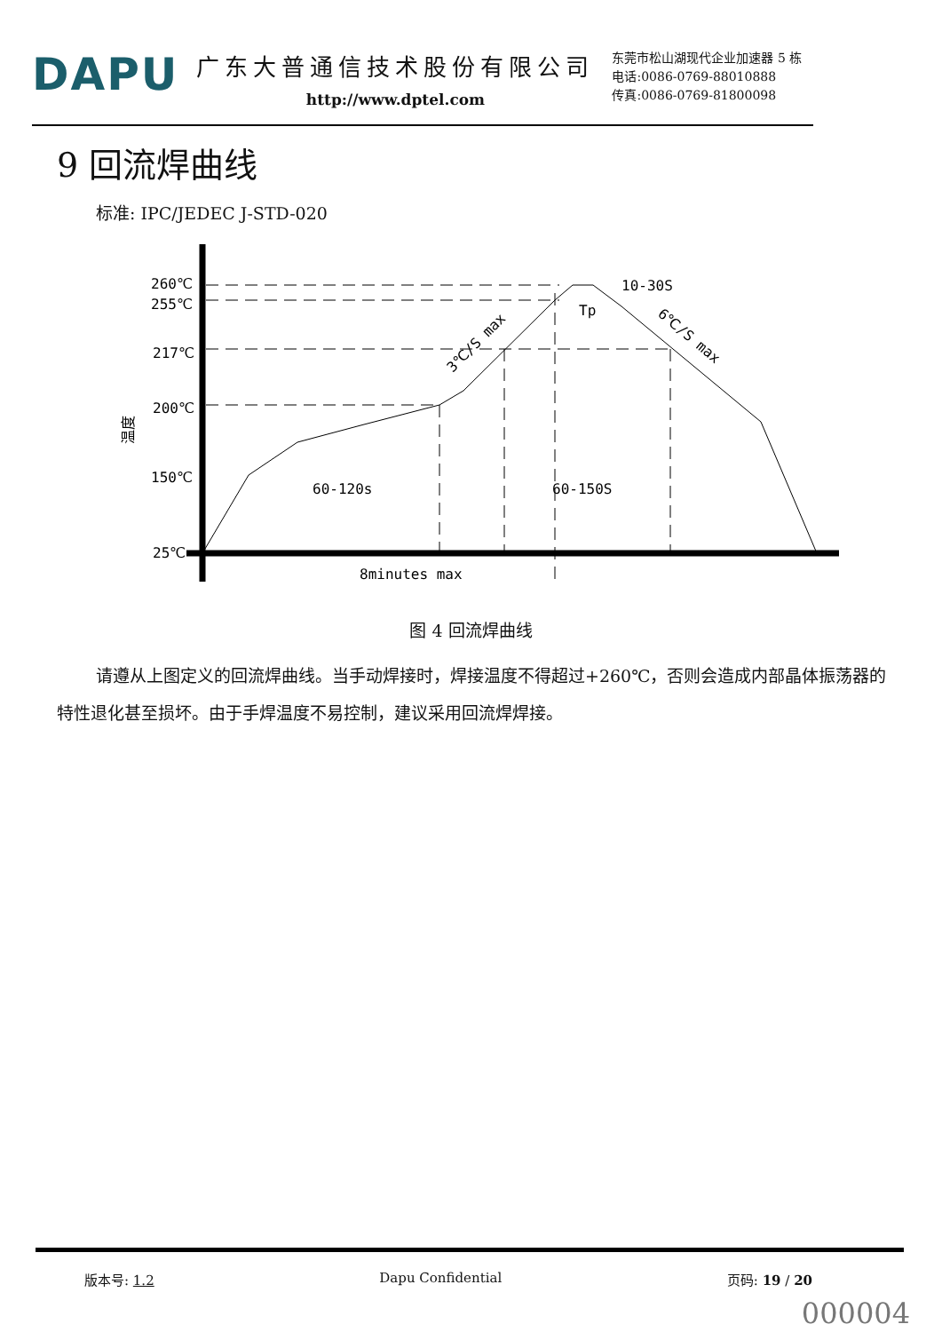DAPU
广东大普通信技术股份有限公司
http://www.dptel.com
东莞市松山湖现代企业加速器 5 栋
电话:0086-0769-88010888
传真:0086-0769-81800098
9 回流焊曲线
标准: IPC/JEDEC J-STD-020
260℃
255℃
217℃
200℃
150℃
25℃
温度
60-120s
60-150S
8minutes max
10-30S
Tp
3℃/S max
6℃/S max
图 4 回流焊曲线
请遵从上图定义的回流焊曲线。当手动焊接时，焊接温度不得超过+260℃，否则会造成内部晶体振荡器的特性退化甚至损坏。由于手焊温度不易控制，建议采用回流焊焊接。
版本号: 1.2 Dapu Confidential 页码: 19 / 20
000004